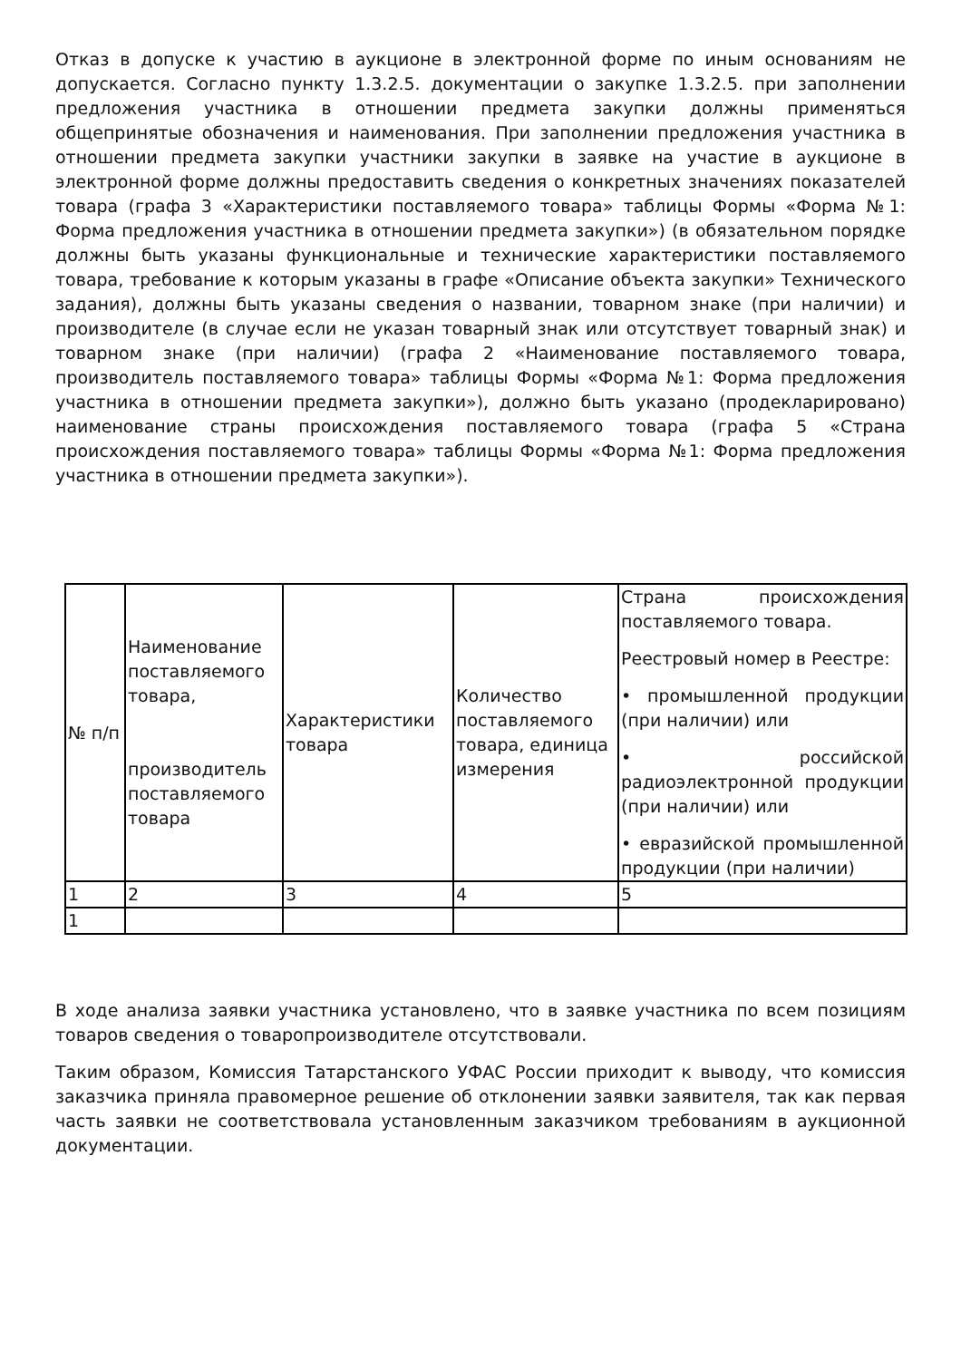Отказ в допуске к участию в аукционе в электронной форме по иным основаниям не допускается. Согласно пункту 1.3.2.5. документации о закупке 1.3.2.5. при заполнении предложения участника в отношении предмета закупки должны применяться общепринятые обозначения и наименования. При заполнении предложения участника в отношении предмета закупки участники закупки в заявке на участие в аукционе в электронной форме должны предоставить сведения о конкретных значениях показателей товара (графа 3 «Характеристики поставляемого товара» таблицы Формы «Форма №1: Форма предложения участника в отношении предмета закупки») (в обязательном порядке должны быть указаны функциональные и технические характеристики поставляемого товара, требование к которым указаны в графе «Описание объекта закупки» Технического задания), должны быть указаны сведения о названии, товарном знаке (при наличии) и производителе (в случае если не указан товарный знак или отсутствует товарный знак) и товарном знаке (при наличии) (графа 2 «Наименование поставляемого товара, производитель поставляемого товара» таблицы Формы «Форма №1: Форма предложения участника в отношении предмета закупки»), должно быть указано (продекларировано) наименование страны происхождения поставляемого товара (графа 5 «Страна происхождения поставляемого товара» таблицы Формы «Форма №1: Форма предложения участника в отношении предмета закупки»).
| № п/п | Наименование поставляемого товара, производитель поставляемого товара | Характеристики товара | Количество поставляемого товара, единица измерения | Страна происхождения поставляемого товара. Реестровый номер в Реестре: • промышленной продукции (при наличии) или • российской радиоэлектронной продукции (при наличии) или • евразийской промышленной продукции (при наличии) |
| 1 | 2 | 3 | 4 | 5 |
| 1 | | | | |
В ходе анализа заявки участника установлено, что в заявке участника по всем позициям товаров сведения о товаропроизводителе отсутствовали.
Таким образом, Комиссия Татарстанского УФАС России приходит к выводу, что комиссия заказчика приняла правомерное решение об отклонении заявки заявителя, так как первая часть заявки не соответствовала установленным заказчиком требованиям в аукционной документации.